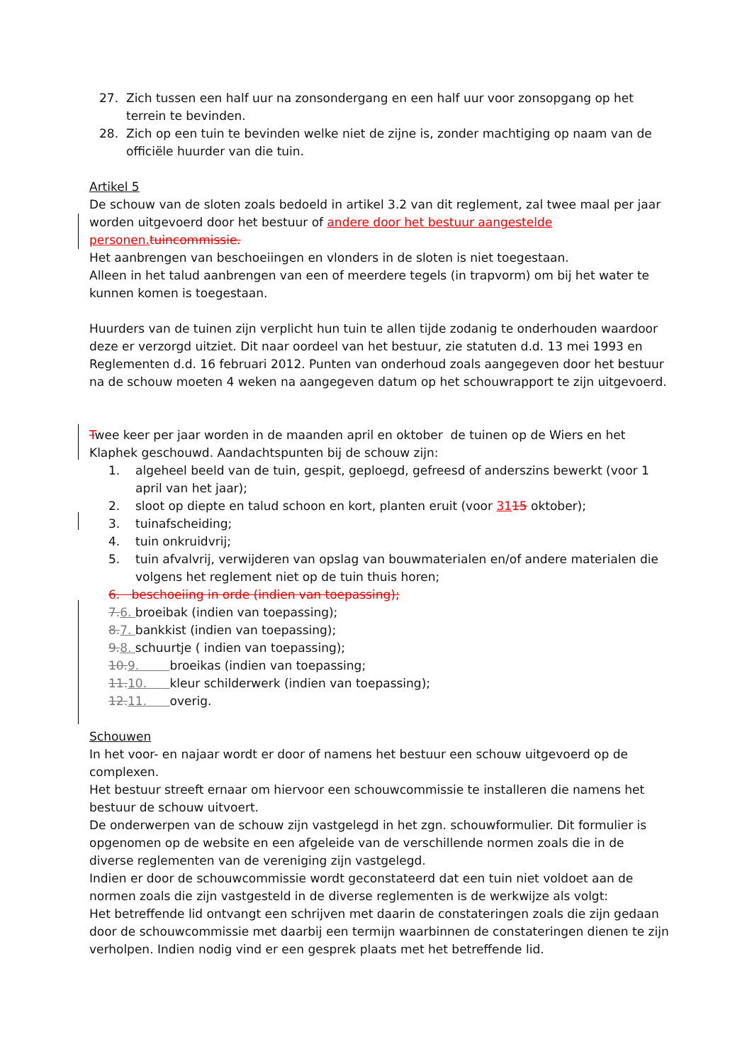27. Zich tussen een half uur na zonsondergang en een half uur voor zonsopgang op het terrein te bevinden.
28. Zich op een tuin te bevinden welke niet de zijne is, zonder machtiging op naam van de officiële huurder van die tuin.
Artikel 5
De schouw van de sloten zoals bedoeld in artikel 3.2 van dit reglement, zal twee maal per jaar worden uitgevoerd door het bestuur of andere door het bestuur aangestelde personen. tuincommissie.
Het aanbrengen van beschoeiingen en vlonders in de sloten is niet toegestaan.
Alleen in het talud aanbrengen van een of meerdere tegels (in trapvorm) om bij het water te kunnen komen is toegestaan.
Huurders van de tuinen zijn verplicht hun tuin te allen tijde zodanig te onderhouden waardoor deze er verzorgd uitziet. Dit naar oordeel van het bestuur, zie statuten d.d. 13 mei 1993 en Reglementen d.d. 16 februari 2012. Punten van onderhoud zoals aangegeven door het bestuur na de schouw moeten 4 weken na aangegeven datum op het schouwrapport te zijn uitgevoerd.
Twee keer per jaar worden in de maanden april en oktober de tuinen op de Wiers en het Klaphek geschouwd. Aandachtspunten bij de schouw zijn:
1. algeheel beeld van de tuin, gespit, geploegd, gefreesd of anderszins bewerkt (voor 1 april van het jaar);
2. sloot op diepte en talud schoon en kort, planten eruit (voor 3115 oktober);
3. tuinafscheiding;
4. tuin onkruidvrij;
5. tuin afvalvrij, verwijderen van opslag van bouwmaterialen en/of andere materialen die volgens het reglement niet op de tuin thuis horen;
6. beschoeiing in orde (indien van toepassing);
7. 6. broeibak (indien van toepassing);
8. 7. bankkist (indien van toepassing);
9. 8. schuurtje ( indien van toepassing);
10. 9. broeikas (indien van toepassing;
11. 10. kleur schilderwerk (indien van toepassing);
12. 11. overig.
Schouwen
In het voor- en najaar wordt er door of namens het bestuur een schouw uitgevoerd op de complexen.
Het bestuur streeft ernaar om hiervoor een schouwcommissie te installeren die namens het bestuur de schouw uitvoert.
De onderwerpen van de schouw zijn vastgelegd in het zgn. schouwformulier. Dit formulier is opgenomen op de website en een afgeleide van de verschillende normen zoals die in de diverse reglementen van de vereniging zijn vastgelegd.
Indien er door de schouwcommissie wordt geconstateerd dat een tuin niet voldoet aan de normen zoals die zijn vastgesteld in de diverse reglementen is de werkwijze als volgt:
Het betreffende lid ontvangt een schrijven met daarin de constateringen zoals die zijn gedaan door de schouwcommissie met daarbij een termijn waarbinnen de constateringen dienen te zijn verholpen. Indien nodig vind er een gesprek plaats met het betreffende lid.